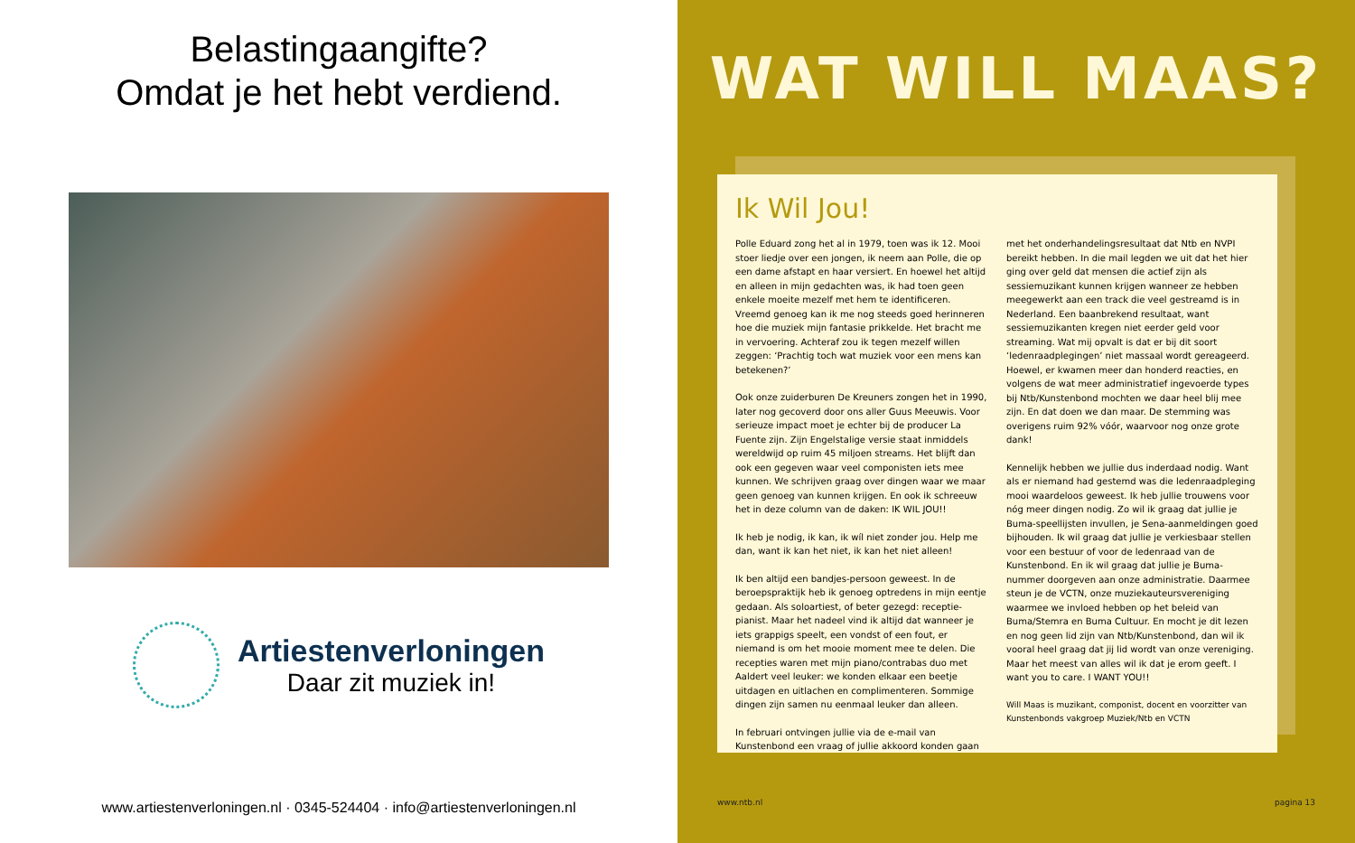Belastingaangifte?
Omdat je het hebt verdiend.
Artiestenverloningen
Daar zit muziek in!
www.artiestenverloningen.nl · 0345-524404 · info@artiestenverloningen.nl
WAT WILL MAAS?
Ik Wil Jou!
Polle Eduard zong het al in 1979, toen was ik 12. Mooi stoer liedje over een jongen, ik neem aan Polle, die op een dame afstapt en haar versiert. En hoewel het altijd en alleen in mijn gedachten was, ik had toen geen enkele moeite mezelf met hem te identificeren. Vreemd genoeg kan ik me nog steeds goed herinneren hoe die muziek mijn fantasie prikkelde. Het bracht me in vervoering. Achteraf zou ik tegen mezelf willen zeggen: ‘Prachtig toch wat muziek voor een mens kan betekenen?’
Ook onze zuiderburen De Kreuners zongen het in 1990, later nog gecoverd door ons aller Guus Meeuwis. Voor serieuze impact moet je echter bij de producer La Fuente zijn. Zijn Engelstalige versie staat inmiddels wereldwijd op ruim 45 miljoen streams. Het blijft dan ook een gegeven waar veel componisten iets mee kunnen. We schrijven graag over dingen waar we maar geen genoeg van kunnen krijgen. En ook ik schreeuw het in deze column van de daken: IK WIL JOU!!
Ik heb je nodig, ik kan, ik wíl niet zonder jou. Help me dan, want ik kan het niet, ik kan het niet alleen!
Ik ben altijd een bandjes-persoon geweest. In de beroepspraktijk heb ik genoeg optredens in mijn eentje gedaan. Als soloartiest, of beter gezegd: receptie-pianist. Maar het nadeel vind ik altijd dat wanneer je iets grappigs speelt, een vondst of een fout, er niemand is om het mooie moment mee te delen. Die recepties waren met mijn piano/contrabas duo met Aaldert veel leuker: we konden elkaar een beetje uitdagen en uitlachen en complimenteren. Sommige dingen zijn samen nu eenmaal leuker dan alleen.
In februari ontvingen jullie via de e-mail van Kunstenbond een vraag of jullie akkoord konden gaan met het onderhandelingsresultaat dat Ntb en NVPI bereikt hebben. In die mail legden we uit dat het hier ging over geld dat mensen die actief zijn als sessiemuzikant kunnen krijgen wanneer ze hebben meegewerkt aan een track die veel gestreamd is in Nederland. Een baanbrekend resultaat, want sessiemuzikanten kregen niet eerder geld voor streaming. Wat mij opvalt is dat er bij dit soort ‘ledenraadplegingen’ niet massaal wordt gereageerd. Hoewel, er kwamen meer dan honderd reacties, en volgens de wat meer administratief ingevoerde types bij Ntb/Kunstenbond mochten we daar heel blij mee zijn. En dat doen we dan maar. De stemming was overigens ruim 92% vóór, waarvoor nog onze grote dank!
Kennelijk hebben we jullie dus inderdaad nodig. Want als er niemand had gestemd was die ledenraadpleging mooi waardeloos geweest. Ik heb jullie trouwens voor nóg meer dingen nodig. Zo wil ik graag dat jullie je Buma-speellijsten invullen, je Sena-aanmeldingen goed bijhouden. Ik wil graag dat jullie je verkiesbaar stellen voor een bestuur of voor de ledenraad van de Kunstenbond. En ik wil graag dat jullie je Buma-nummer doorgeven aan onze administratie. Daarmee steun je de VCTN, onze muziekauteursvereniging waarmee we invloed hebben op het beleid van Buma/Stemra en Buma Cultuur. En mocht je dit lezen en nog geen lid zijn van Ntb/Kunstenbond, dan wil ik vooral heel graag dat jij lid wordt van onze vereniging. Maar het meest van alles wil ik dat je erom geeft. I want you to care. I WANT YOU!!
Will Maas is muzikant, componist, docent en voorzitter van Kunstenbonds vakgroep Muziek/Ntb en VCTN
www.ntb.nl pagina 13